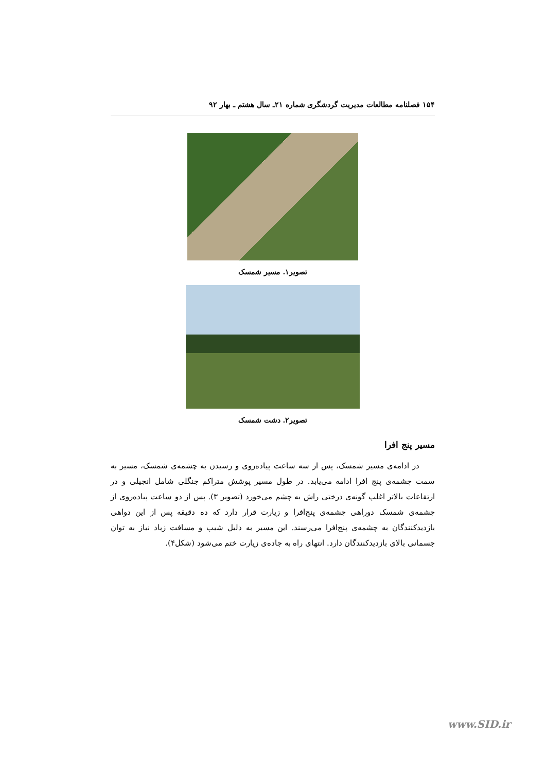۱۵۴ فصلنامه مطالعات مدیریت گردشگری شماره ۲۱ـ سال هشتم ـ بهار ۹۲
تصویر۱. مسیر شمسک
تصویر۲. دشت شمسک
مسیر پنج افرا
در ادامه‌ی مسیر شمسک، پس از سه ساعت پیاده‌روی و رسیدن به چشمه‌ی شمسک، مسیر به سمت چشمه‌ی پنج افرا ادامه می‌یابد. در طول مسیر پوشش متراکم جنگلی شامل انجیلی و در ارتفاعات بالاتر اغلب گونه‌ی درختی راش به چشم می‌خورد (تصویر ۳). پس از دو ساعت پیاده‌روی از چشمه‌ی شمسک دوراهی چشمه‌ی پنج‌افرا و زیارت قرار دارد که ده دقیقه پس از این دواهی بازدیدکنندگان به چشمه‌ی پنج‌افرا می‌رسند. این مسیر به دلیل شیب و مسافت زیاد نیاز به توان جسمانی بالای بازدیدکنندگان دارد. انتهای راه به جاده‌ی زیارت ختم می‌شود (شکل۴).
www.SID.ir